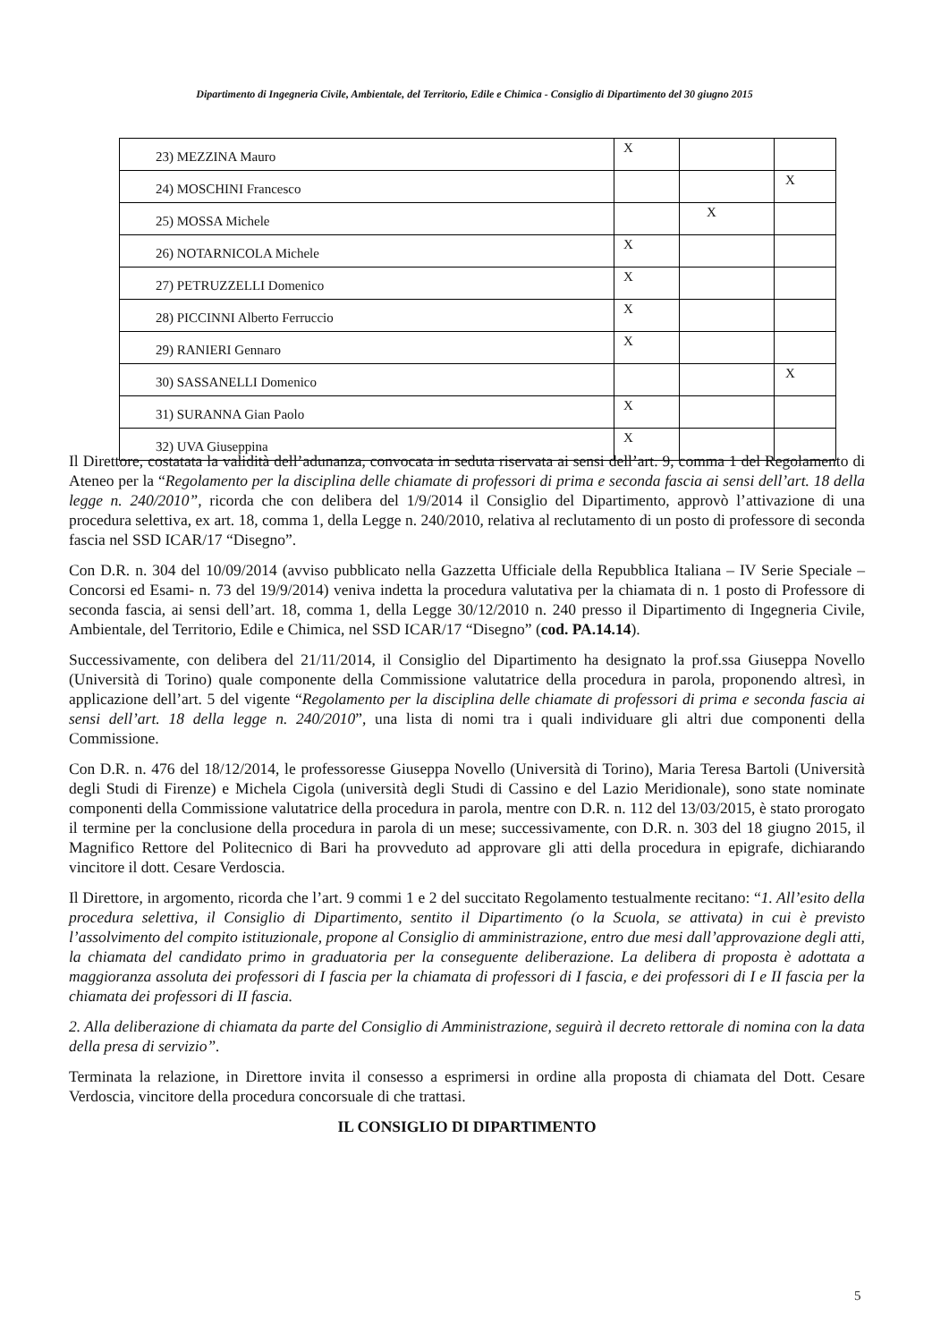Dipartimento di Ingegneria Civile, Ambientale, del Territorio, Edile e Chimica - Consiglio di Dipartimento del 30 giugno 2015
| 23) MEZZINA Mauro | X | | |
| 24) MOSCHINI Francesco | | | X |
| 25) MOSSA Michele | | X | |
| 26) NOTARNICOLA Michele | X | | |
| 27) PETRUZZELLI Domenico | X | | |
| 28) PICCINNI Alberto Ferruccio | X | | |
| 29) RANIERI Gennaro | X | | |
| 30) SASSANELLI Domenico | | | X |
| 31) SURANNA Gian Paolo | X | | |
| 32) UVA Giuseppina | X | | |
Il Direttore, costatata la validità dell’adunanza, convocata in seduta riservata ai sensi dell’art. 9, comma 1 del Regolamento di Ateneo per la “Regolamento per la disciplina delle chiamate di professori di prima e seconda fascia ai sensi dell’art. 18 della legge n. 240/2010”, ricorda che con delibera del 1/9/2014 il Consiglio del Dipartimento, approvò l’attivazione di una procedura selettiva, ex art. 18, comma 1, della Legge n. 240/2010, relativa al reclutamento di un posto di professore di seconda fascia nel SSD ICAR/17 “Disegno”.
Con D.R. n. 304 del 10/09/2014 (avviso pubblicato nella Gazzetta Ufficiale della Repubblica Italiana – IV Serie Speciale – Concorsi ed Esami- n. 73 del 19/9/2014) veniva indetta la procedura valutativa per la chiamata di n. 1 posto di Professore di seconda fascia, ai sensi dell’art. 18, comma 1, della Legge 30/12/2010 n. 240 presso il Dipartimento di Ingegneria Civile, Ambientale, del Territorio, Edile e Chimica, nel SSD ICAR/17 “Disegno” (cod. PA.14.14).
Successivamente, con delibera del 21/11/2014, il Consiglio del Dipartimento ha designato la prof.ssa Giuseppa Novello (Università di Torino) quale componente della Commissione valutatrice della procedura in parola, proponendo altresì, in applicazione dell’art. 5 del vigente “Regolamento per la disciplina delle chiamate di professori di prima e seconda fascia ai sensi dell’art. 18 della legge n. 240/2010”, una lista di nomi tra i quali individuare gli altri due componenti della Commissione.
Con D.R. n. 476 del 18/12/2014, le professoresse Giuseppa Novello (Università di Torino), Maria Teresa Bartoli (Università degli Studi di Firenze) e Michela Cigola (università degli Studi di Cassino e del Lazio Meridionale), sono state nominate componenti della Commissione valutatrice della procedura in parola, mentre con D.R. n. 112 del 13/03/2015, è stato prorogato il termine per la conclusione della procedura in parola di un mese; successivamente, con D.R. n. 303 del 18 giugno 2015, il Magnifico Rettore del Politecnico di Bari ha provveduto ad approvare gli atti della procedura in epigrafe, dichiarando vincitore il dott. Cesare Verdoscia.
Il Direttore, in argomento, ricorda che l’art. 9 commi 1 e 2 del succitato Regolamento testualmente recitano: “1. All’esito della procedura selettiva, il Consiglio di Dipartimento, sentito il Dipartimento (o la Scuola, se attivata) in cui è previsto l’assolvimento del compito istituzionale, propone al Consiglio di amministrazione, entro due mesi dall’approvazione degli atti, la chiamata del candidato primo in graduatoria per la conseguente deliberazione. La delibera di proposta è adottata a maggioranza assoluta dei professori di I fascia per la chiamata di professori di I fascia, e dei professori di I e II fascia per la chiamata dei professori di II fascia.
2. Alla deliberazione di chiamata da parte del Consiglio di Amministrazione, seguirà il decreto rettorale di nomina con la data della presa di servizio”.
Terminata la relazione, in Direttore invita il consesso a esprimersi in ordine alla proposta di chiamata del Dott. Cesare Verdoscia, vincitore della procedura concorsuale di che trattasi.
IL CONSIGLIO DI DIPARTIMENTO
5